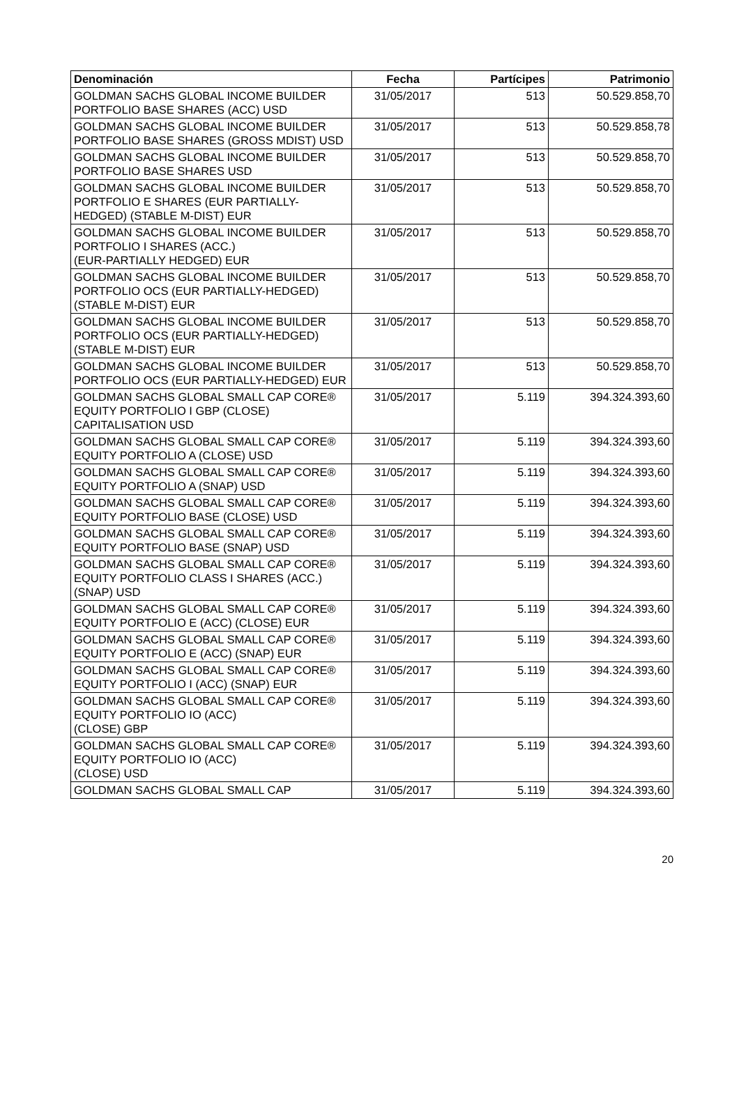| Denominación | Fecha | Partícipes | Patrimonio |
| --- | --- | --- | --- |
| GOLDMAN SACHS GLOBAL INCOME BUILDER PORTFOLIO BASE SHARES (ACC) USD | 31/05/2017 | 513 | 50.529.858,70 |
| GOLDMAN SACHS GLOBAL INCOME BUILDER PORTFOLIO BASE SHARES (GROSS MDIST) USD | 31/05/2017 | 513 | 50.529.858,78 |
| GOLDMAN SACHS GLOBAL INCOME BUILDER PORTFOLIO BASE SHARES USD | 31/05/2017 | 513 | 50.529.858,70 |
| GOLDMAN SACHS GLOBAL INCOME BUILDER PORTFOLIO E SHARES (EUR PARTIALLY-HEDGED) (STABLE M-DIST) EUR | 31/05/2017 | 513 | 50.529.858,70 |
| GOLDMAN SACHS GLOBAL INCOME BUILDER PORTFOLIO I SHARES (ACC.) (EUR-PARTIALLY HEDGED) EUR | 31/05/2017 | 513 | 50.529.858,70 |
| GOLDMAN SACHS GLOBAL INCOME BUILDER PORTFOLIO OCS (EUR PARTIALLY-HEDGED) (STABLE M-DIST) EUR | 31/05/2017 | 513 | 50.529.858,70 |
| GOLDMAN SACHS GLOBAL INCOME BUILDER PORTFOLIO OCS (EUR PARTIALLY-HEDGED) (STABLE M-DIST) EUR | 31/05/2017 | 513 | 50.529.858,70 |
| GOLDMAN SACHS GLOBAL INCOME BUILDER PORTFOLIO OCS (EUR PARTIALLY-HEDGED) EUR | 31/05/2017 | 513 | 50.529.858,70 |
| GOLDMAN SACHS GLOBAL SMALL CAP CORE® EQUITY PORTFOLIO I GBP (CLOSE) CAPITALISATION USD | 31/05/2017 | 5.119 | 394.324.393,60 |
| GOLDMAN SACHS GLOBAL SMALL CAP CORE® EQUITY PORTFOLIO A (CLOSE) USD | 31/05/2017 | 5.119 | 394.324.393,60 |
| GOLDMAN SACHS GLOBAL SMALL CAP CORE® EQUITY PORTFOLIO A (SNAP) USD | 31/05/2017 | 5.119 | 394.324.393,60 |
| GOLDMAN SACHS GLOBAL SMALL CAP CORE® EQUITY PORTFOLIO BASE (CLOSE) USD | 31/05/2017 | 5.119 | 394.324.393,60 |
| GOLDMAN SACHS GLOBAL SMALL CAP CORE® EQUITY PORTFOLIO BASE (SNAP) USD | 31/05/2017 | 5.119 | 394.324.393,60 |
| GOLDMAN SACHS GLOBAL SMALL CAP CORE® EQUITY PORTFOLIO CLASS I SHARES (ACC.) (SNAP) USD | 31/05/2017 | 5.119 | 394.324.393,60 |
| GOLDMAN SACHS GLOBAL SMALL CAP CORE® EQUITY PORTFOLIO E (ACC) (CLOSE) EUR | 31/05/2017 | 5.119 | 394.324.393,60 |
| GOLDMAN SACHS GLOBAL SMALL CAP CORE® EQUITY PORTFOLIO E (ACC) (SNAP) EUR | 31/05/2017 | 5.119 | 394.324.393,60 |
| GOLDMAN SACHS GLOBAL SMALL CAP CORE® EQUITY PORTFOLIO I (ACC) (SNAP) EUR | 31/05/2017 | 5.119 | 394.324.393,60 |
| GOLDMAN SACHS GLOBAL SMALL CAP CORE® EQUITY PORTFOLIO IO (ACC) (CLOSE) GBP | 31/05/2017 | 5.119 | 394.324.393,60 |
| GOLDMAN SACHS GLOBAL SMALL CAP CORE® EQUITY PORTFOLIO IO (ACC) (CLOSE) USD | 31/05/2017 | 5.119 | 394.324.393,60 |
| GOLDMAN SACHS GLOBAL SMALL CAP | 31/05/2017 | 5.119 | 394.324.393,60 |
20